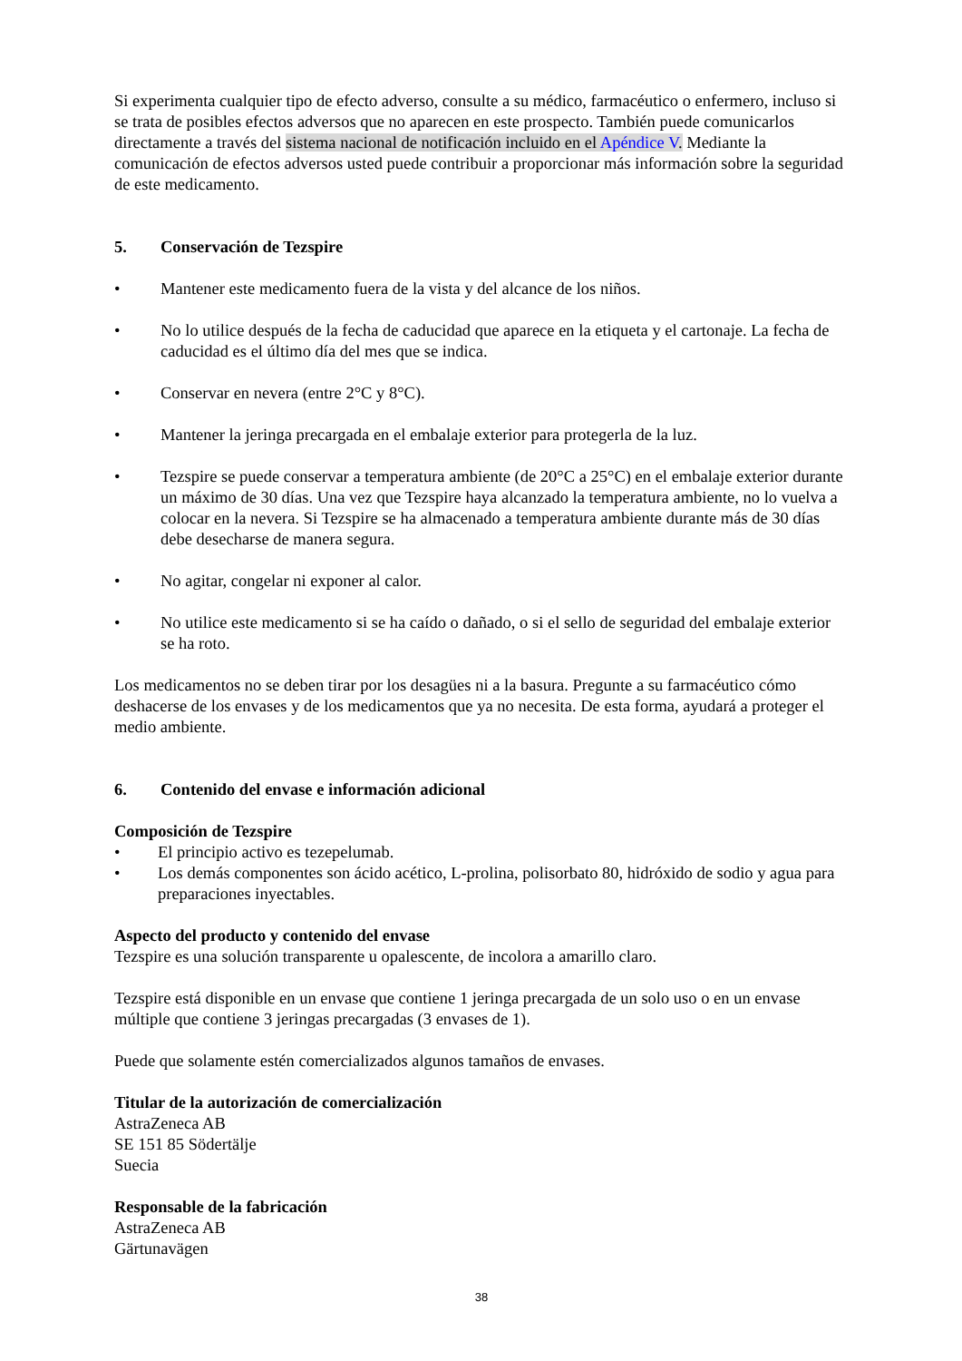Si experimenta cualquier tipo de efecto adverso, consulte a su médico, farmacéutico o enfermero, incluso si se trata de posibles efectos adversos que no aparecen en este prospecto. También puede comunicarlos directamente a través del sistema nacional de notificación incluido en el Apéndice V. Mediante la comunicación de efectos adversos usted puede contribuir a proporcionar más información sobre la seguridad de este medicamento.
5. Conservación de Tezspire
• Mantener este medicamento fuera de la vista y del alcance de los niños.
• No lo utilice después de la fecha de caducidad que aparece en la etiqueta y el cartonaje. La fecha de caducidad es el último día del mes que se indica.
• Conservar en nevera (entre 2°C y 8°C).
• Mantener la jeringa precargada en el embalaje exterior para protegerla de la luz.
• Tezspire se puede conservar a temperatura ambiente (de 20°C a 25°C) en el embalaje exterior durante un máximo de 30 días. Una vez que Tezspire haya alcanzado la temperatura ambiente, no lo vuelva a colocar en la nevera. Si Tezspire se ha almacenado a temperatura ambiente durante más de 30 días debe desecharse de manera segura.
• No agitar, congelar ni exponer al calor.
• No utilice este medicamento si se ha caído o dañado, o si el sello de seguridad del embalaje exterior se ha roto.
Los medicamentos no se deben tirar por los desagües ni a la basura. Pregunte a su farmacéutico cómo deshacerse de los envases y de los medicamentos que ya no necesita. De esta forma, ayudará a proteger el medio ambiente.
6. Contenido del envase e información adicional
Composición de Tezspire
• El principio activo es tezepelumab.
• Los demás componentes son ácido acético, L-prolina, polisorbato 80, hidróxido de sodio y agua para preparaciones inyectables.
Aspecto del producto y contenido del envase
Tezspire es una solución transparente u opalescente, de incolora a amarillo claro.
Tezspire está disponible en un envase que contiene 1 jeringa precargada de un solo uso o en un envase múltiple que contiene 3 jeringas precargadas (3 envases de 1).
Puede que solamente estén comercializados algunos tamaños de envases.
Titular de la autorización de comercialización
AstraZeneca AB
SE 151 85 Södertälje
Suecia
Responsable de la fabricación
AstraZeneca AB
Gärtunavägen
38